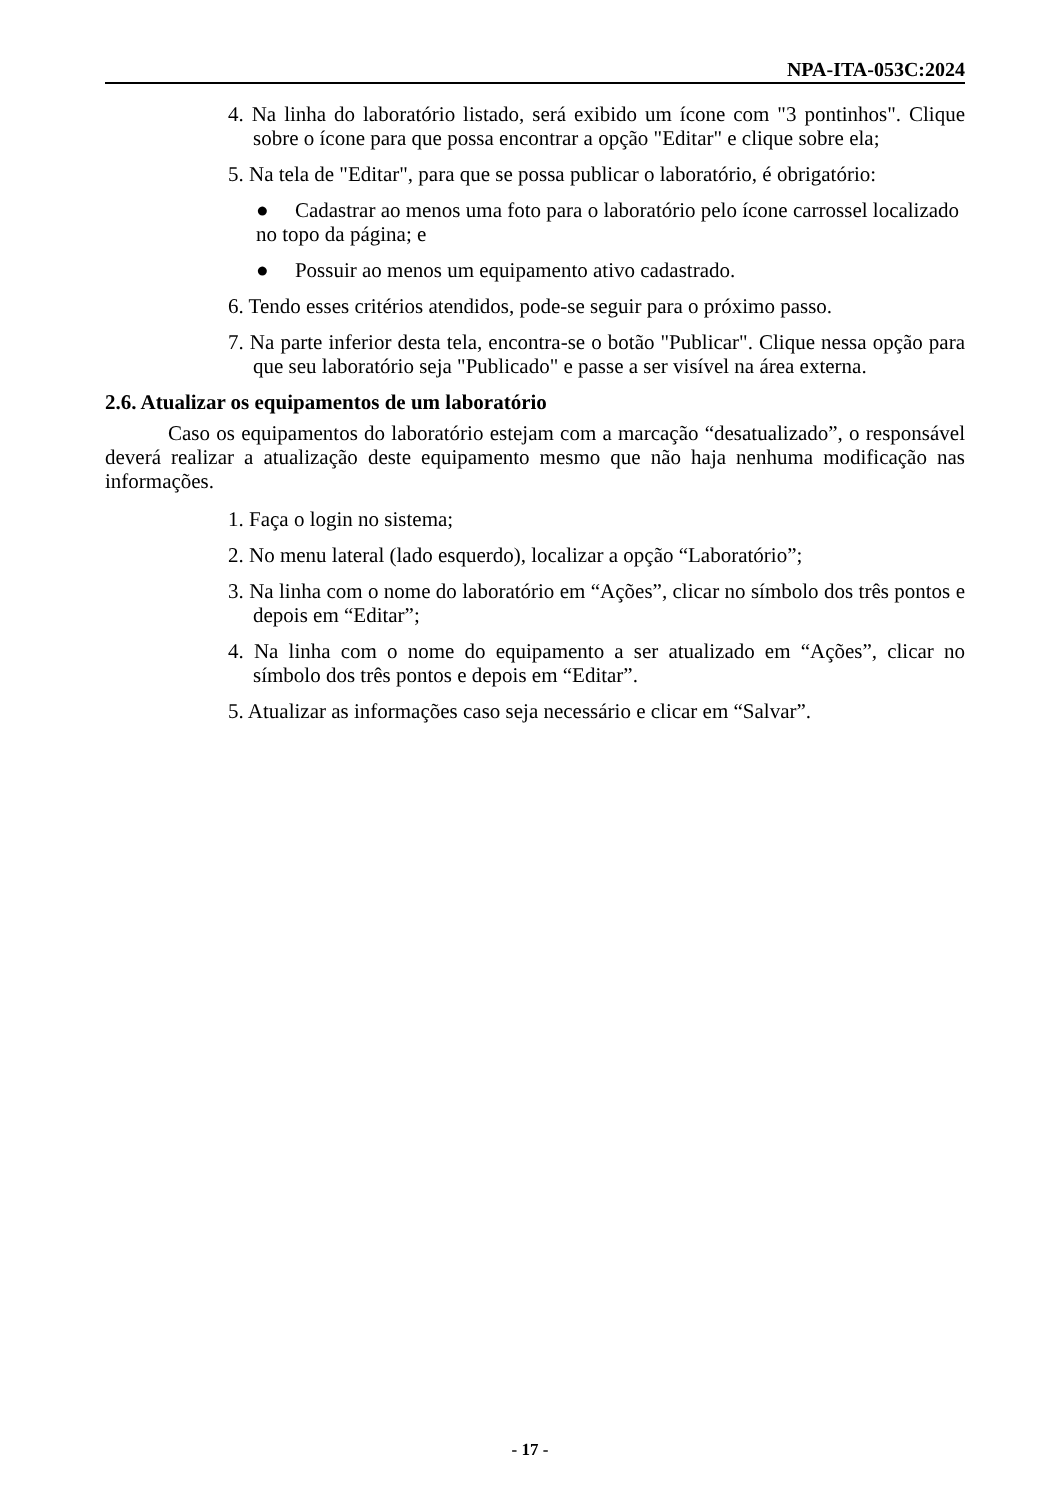NPA-ITA-053C:2024
4. Na linha do laboratório listado, será exibido um ícone com "3 pontinhos". Clique sobre o ícone para que possa encontrar a opção "Editar" e clique sobre ela;
5. Na tela de "Editar", para que se possa publicar o laboratório, é obrigatório:
● Cadastrar ao menos uma foto para o laboratório pelo ícone carrossel localizado no topo da página; e
● Possuir ao menos um equipamento ativo cadastrado.
6. Tendo esses critérios atendidos, pode-se seguir para o próximo passo.
7. Na parte inferior desta tela, encontra-se o botão "Publicar". Clique nessa opção para que seu laboratório seja "Publicado" e passe a ser visível na área externa.
2.6. Atualizar os equipamentos de um laboratório
Caso os equipamentos do laboratório estejam com a marcação “desatualizado”, o responsável deverá realizar a atualização deste equipamento mesmo que não haja nenhuma modificação nas informações.
1. Faça o login no sistema;
2. No menu lateral (lado esquerdo), localizar a opção “Laboratório”;
3. Na linha com o nome do laboratório em “Ações”, clicar no símbolo dos três pontos e depois em “Editar”;
4. Na linha com o nome do equipamento a ser atualizado em “Ações”, clicar no símbolo dos três pontos e depois em “Editar”.
5. Atualizar as informações caso seja necessário e clicar em “Salvar”.
- 17 -